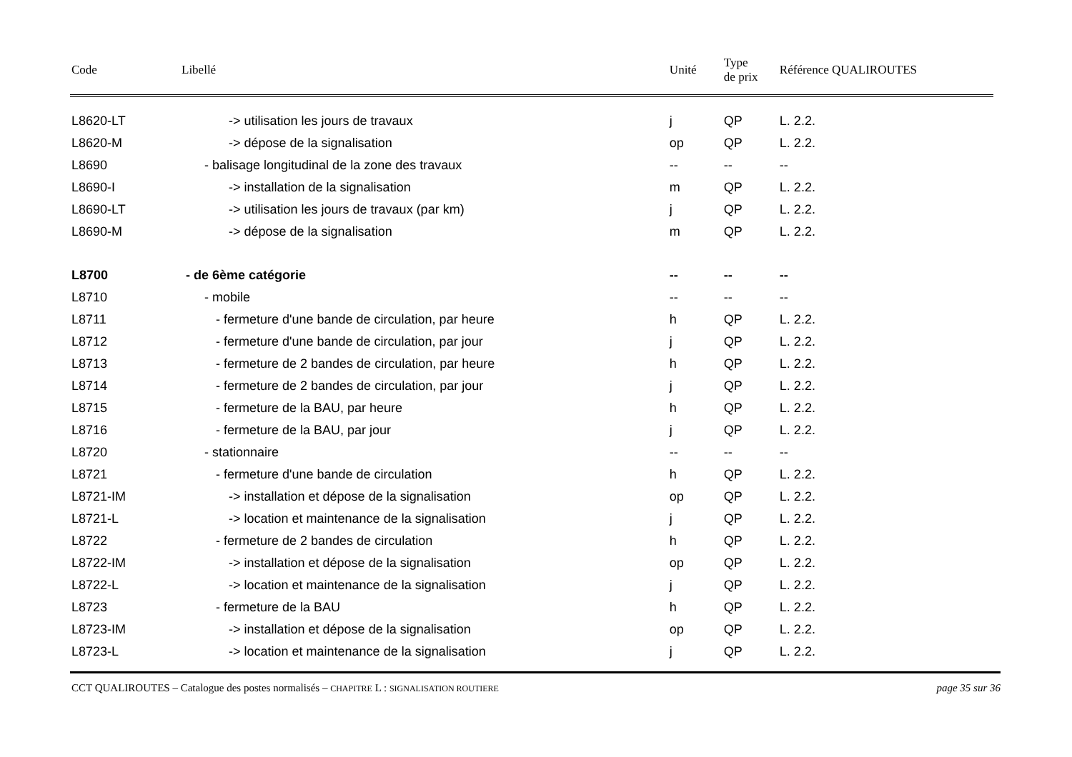| Code | Libellé | Unité | Type de prix | Référence QUALIROUTES |
| --- | --- | --- | --- | --- |
| L8620-LT | -> utilisation les jours de travaux | j | QP | L. 2.2. |
| L8620-M | -> dépose de la signalisation | op | QP | L. 2.2. |
| L8690 | - balisage longitudinal de la zone des travaux | -- | -- | -- |
| L8690-I | -> installation de la signalisation | m | QP | L. 2.2. |
| L8690-LT | -> utilisation les jours de travaux (par km) | j | QP | L. 2.2. |
| L8690-M | -> dépose de la signalisation | m | QP | L. 2.2. |
| L8700 | - de 6ème catégorie | -- | -- | -- |
| L8710 | - mobile | -- | -- | -- |
| L8711 | - fermeture d'une bande de circulation, par heure | h | QP | L. 2.2. |
| L8712 | - fermeture d'une bande de circulation, par jour | j | QP | L. 2.2. |
| L8713 | - fermeture de 2 bandes de circulation, par heure | h | QP | L. 2.2. |
| L8714 | - fermeture de 2 bandes de circulation, par jour | j | QP | L. 2.2. |
| L8715 | - fermeture de la BAU, par heure | h | QP | L. 2.2. |
| L8716 | - fermeture de la BAU, par jour | j | QP | L. 2.2. |
| L8720 | - stationnaire | -- | -- | -- |
| L8721 | - fermeture d'une bande de circulation | h | QP | L. 2.2. |
| L8721-IM | -> installation et dépose de la signalisation | op | QP | L. 2.2. |
| L8721-L | -> location et maintenance de la signalisation | j | QP | L. 2.2. |
| L8722 | - fermeture de 2 bandes de circulation | h | QP | L. 2.2. |
| L8722-IM | -> installation et dépose de la signalisation | op | QP | L. 2.2. |
| L8722-L | -> location et maintenance de la signalisation | j | QP | L. 2.2. |
| L8723 | - fermeture de la BAU | h | QP | L. 2.2. |
| L8723-IM | -> installation et dépose de la signalisation | op | QP | L. 2.2. |
| L8723-L | -> location et maintenance de la signalisation | j | QP | L. 2.2. |
CCT QUALIROUTES – Catalogue des postes normalisés – CHAPITRE L : SIGNALISATION ROUTIERE page 35 sur 36